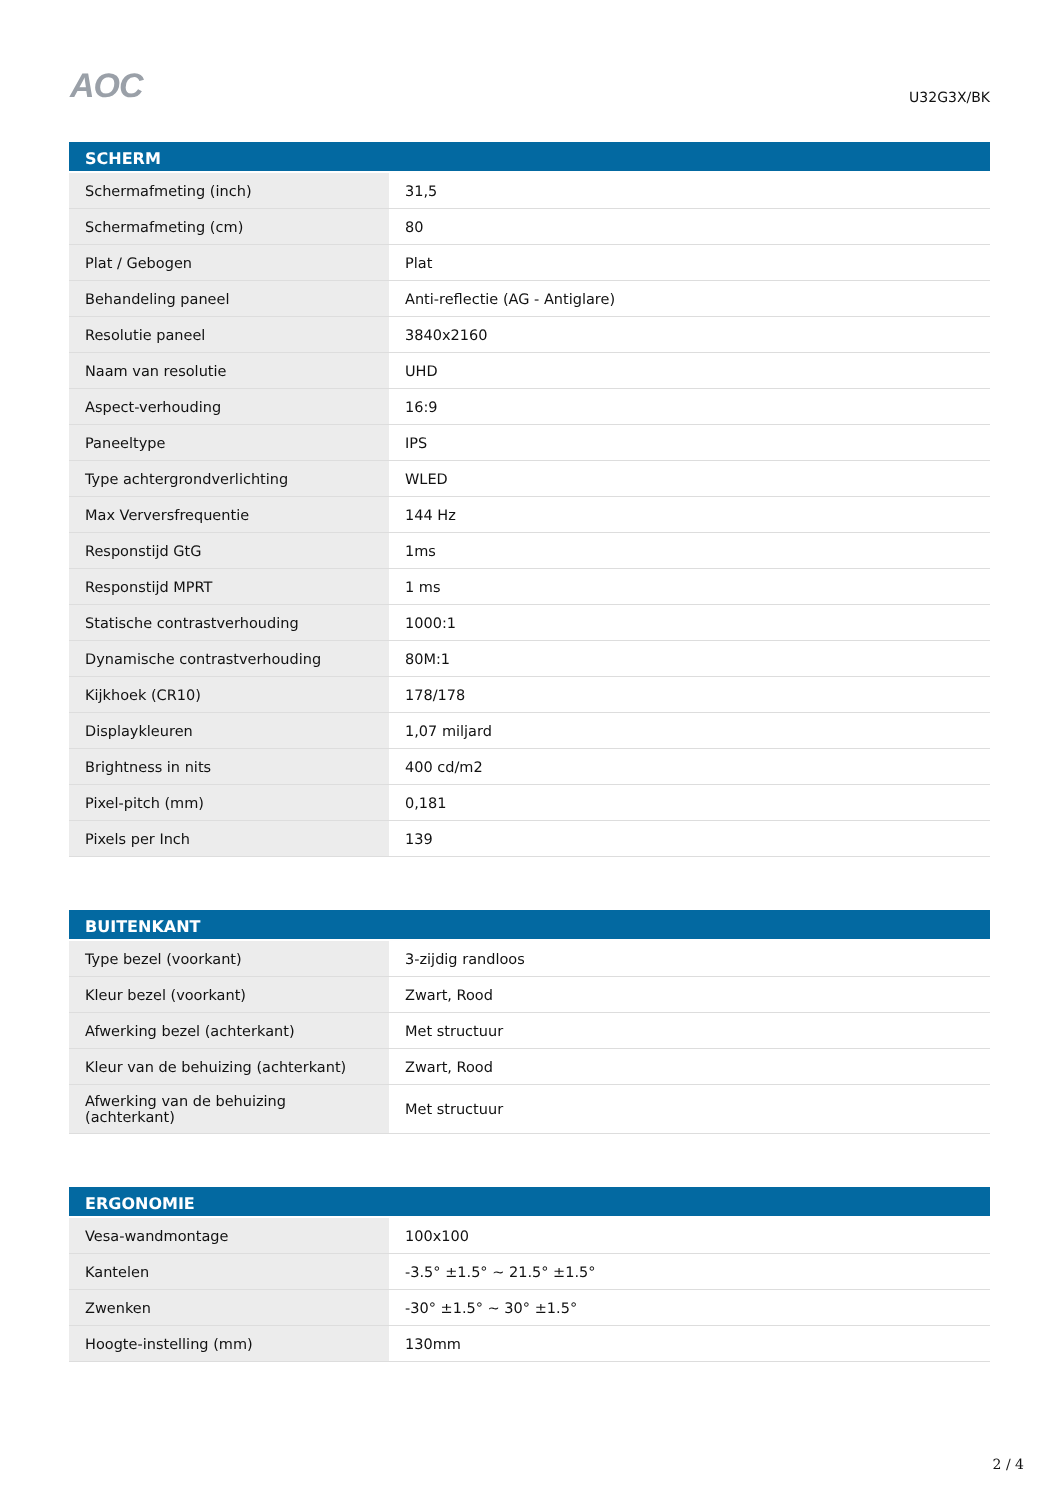AOC
U32G3X/BK
| SCHERM | |
| --- | --- |
| Schermafmeting (inch) | 31,5 |
| Schermafmeting (cm) | 80 |
| Plat / Gebogen | Plat |
| Behandeling paneel | Anti-reflectie (AG - Antiglare) |
| Resolutie paneel | 3840x2160 |
| Naam van resolutie | UHD |
| Aspect-verhouding | 16:9 |
| Paneeltype | IPS |
| Type achtergrondverlichting | WLED |
| Max Ververs­frequentie | 144 Hz |
| Responstijd GtG | 1ms |
| Responstijd MPRT | 1 ms |
| Statische contrastverhouding | 1000:1 |
| Dynamische contrastverhouding | 80M:1 |
| Kijkhoek (CR10) | 178/178 |
| Displaykleuren | 1,07 miljard |
| Brightness in nits | 400 cd/m2 |
| Pixel-pitch (mm) | 0,181 |
| Pixels per Inch | 139 |
| BUITENKANT | |
| --- | --- |
| Type bezel (voorkant) | 3-zijdig randloos |
| Kleur bezel (voorkant) | Zwart, Rood |
| Afwerking bezel (achterkant) | Met structuur |
| Kleur van de behuizing (achterkant) | Zwart, Rood |
| Afwerking van de behuizing (achterkant) | Met structuur |
| ERGONOMIE | |
| --- | --- |
| Vesa-wandmontage | 100x100 |
| Kantelen | -3.5° ±1.5° ~ 21.5° ±1.5° |
| Zwenken | -30° ±1.5° ~ 30° ±1.5° |
| Hoogte-instelling (mm) | 130mm |
2 / 4